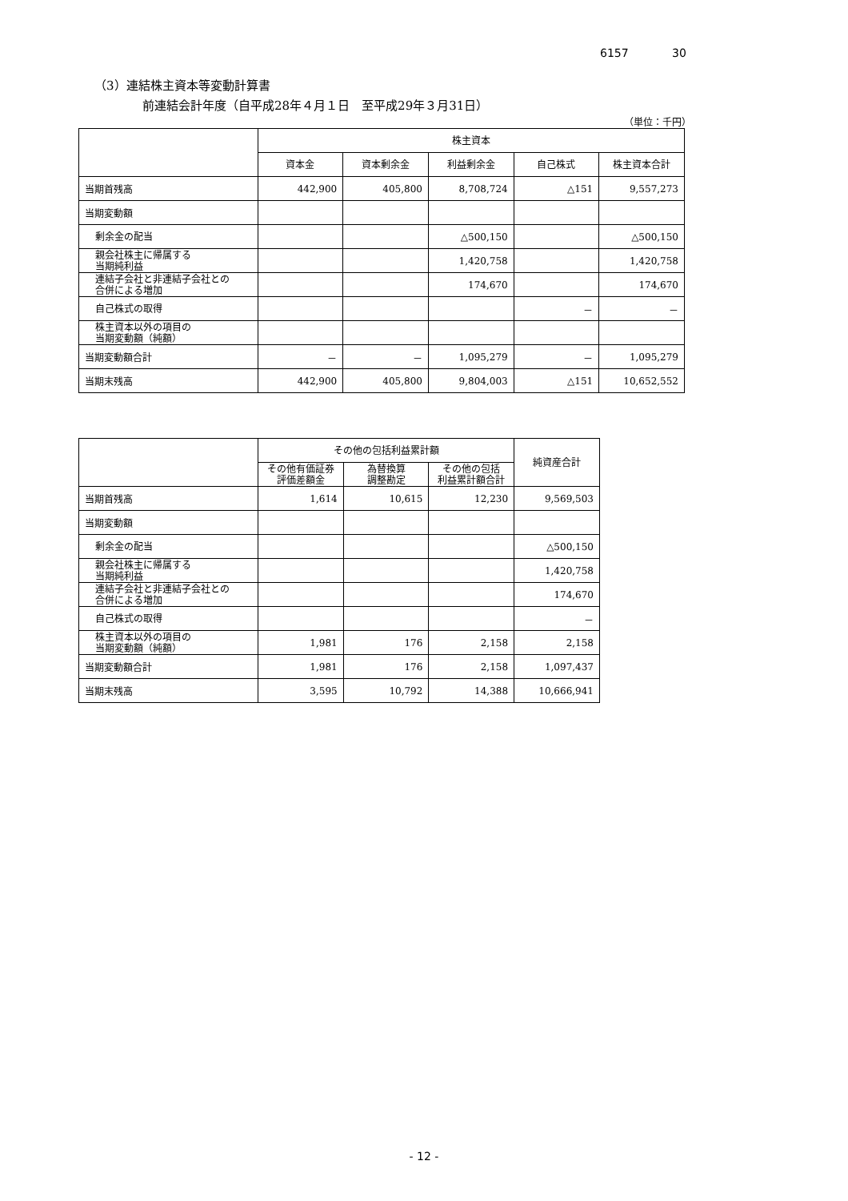6157 30
（3）連結株主資本等変動計算書
前連結会計年度（自平成28年４月１日　至平成29年３月31日）
（単位：千円）
| | 株主資本 | | | | |
| --- | --- | --- | --- | --- | --- |
| | 資本金 | 資本剰余金 | 利益剰余金 | 自己株式 | 株主資本合計 |
| 当期首残高 | 442,900 | 405,800 | 8,708,724 | △151 | 9,557,273 |
| 当期変動額 | | | | | |
| 剰余金の配当 | | | △500,150 | | △500,150 |
| 親会社株主に帰属する 当期純利益 | | | 1,420,758 | | 1,420,758 |
| 連結子会社と非連結子会社との 合併による増加 | | | 174,670 | | 174,670 |
| 自己株式の取得 | | | | － | － |
| 株主資本以外の項目の 当期変動額（純額） | | | | | |
| 当期変動額合計 | － | － | 1,095,279 | － | 1,095,279 |
| 当期末残高 | 442,900 | 405,800 | 9,804,003 | △151 | 10,652,552 |
| | その他の包括利益累計額 | | | 純資産合計 |
| --- | --- | --- | --- | --- |
| | その他有価証券 評価差額金 | 為替換算 調整勘定 | その他の包括 利益累計額合計 | |
| 当期首残高 | 1,614 | 10,615 | 12,230 | 9,569,503 |
| 当期変動額 | | | | |
| 剰余金の配当 | | | | △500,150 |
| 親会社株主に帰属する 当期純利益 | | | | 1,420,758 |
| 連結子会社と非連結子会社との 合併による増加 | | | | 174,670 |
| 自己株式の取得 | | | | － |
| 株主資本以外の項目の 当期変動額（純額） | 1,981 | 176 | 2,158 | 2,158 |
| 当期変動額合計 | 1,981 | 176 | 2,158 | 1,097,437 |
| 当期末残高 | 3,595 | 10,792 | 14,388 | 10,666,941 |
- 12 -